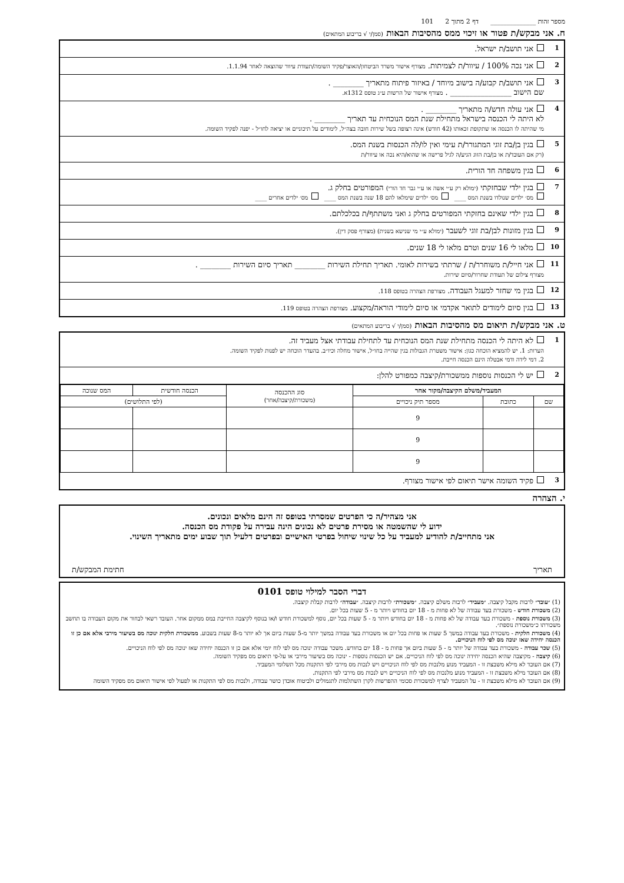מספר זהות ______________ דף 2 מתוך 2 101
ח. אני מבקש/ת פטור או זיכוי ממס מהסיבות הבאות (סמן/י √ בריבוע המתאים)
1
אני תושב/ת ישראל.
2
אני נכה 100% / עיוור/ת לצמיתות. מצורף אישור משרד הביטחון/האוצר/פקיד השומה/תעודת עיוור שהוצאה לאחר 1.1.94.
3
אני תושב/ת קבוע/ה בישוב מיוחד / באיזור פיתוח מתאריך ________ .
שם הישוב ________________ . מצורף אישור של הרשות ע״ג טופס 1312א.
4
אני עולה חדש/ה מתאריך ________ .
לא היתה לי הכנסה בישראל מתחילת שנת המס הנוכחית עד תאריך ________ .
מי שהיתה לו הכנסה או שתקופת זכאותו (42 חודש) אינה רצופה בשל שירות חובה בצה״ל, לימודים על תיכוניים או יציאה לחו״ל - יפנה לפקיד השומה.
5
בגין בן/בת זוגי המתגורר/ת עימי ואין לו/לה הכנסות בשנת המס.
(רק אם העובד/ת או בן/בת הזוג הגיע/ה לגיל פרישה או שהוא/היא נכה או עיוור/ת
6
בגין משפחה חד הורית.
7
בגין ילדי שבחזקתי (ימולא רק ע״י אשה או ע״י גבר חד הורי) המפורטים בחלק ג.
מס׳ ילדים שנולדו בשנת המס ____ מס׳ ילדים שימלאו להם 18 שנה בשנת המס ____ מס׳ ילדים אחרים ____
8
בגין ילדי שאינם בחזקתי המפורטים בחלק ג ואני משתתף/ת בכלכלתם.
9
בגין מזונות לבן/בת זוגי לשעבר (ימולא ע״י מי שנישא בשנית) (מצורף פסק דין).
10
מלאו לי 16 שנים וטרם מלאו לי 18 שנים.
11
אני חייל/ת משוחרר/ת / שרתתי בשירות לאומי. תאריך תחילת השירות ________ תאריך סיום השירות ________ .
מצורף צילום של תעודת שחרור/סיום שירות.
12
בגין מי שחזר למעגל העבודה. מצורפת הצהרה בטופס 118.
13
בגין סיום לימודים לתואר אקדמי או סיום לימודי הוראה/מקצוע. מצורפת הצהרה בטופס 119.
ט. אני מבקש/ת תיאום מס מהסיבות הבאות (סמן/י √ בריבוע המתאים)
1
לא היתה לי הכנסה מתחילת שנת המס הנוכחית עד לתחילת עבודתי אצל מעביד זה.
הערות: 1. יש להמציא הוכחה כגון: אישור משטרת הגבולות בגין שהייה בחו״ל, אישור מחלה וכיו״ב. בהעדר הוכחה יש לפנות לפקיד השומה.
2. דמי לידה ודמי אבטלה הינם הכנסה חייבת.
2
יש לי הכנסות נוספות ממשכורת/קיצבה כמפורט להלן:
| המעביד/משלם הקיצבה/מקור אחר | | | סוג ההכנסה (משכורת/קיצבה/אחר) | הכנסה חודשית | המס שנוכה |
| --- | --- | --- | --- | --- | --- |
| שם | כתובת | מספר תיק ניכויים | | (לפי התלושים) | |
| | | 9 | | | |
| | | 9 | | | |
| | | 9 | | | |
3
פקיד השומה אישר תיאום לפי אישור מצורף.
י. הצהרה
אני מצהיר/ה כי הפרטים שמסרתי בטופס זה הינם מלאים ונכונים.
ידוע לי שהשמטה או מסירת פרטים לא נכונים הינה עבירה על פקודת מס הכנסה.
אני מתחייב/ת להודיע למעביד על כל שינוי שיחול בפרטי האישיים ובפרטים דלעיל תוך שבוע ימים מתאריך השינוי.
תאריך חתימת המבקש/ת
דברי הסבר למילוי טופס 0101
(1) ״עובד״ לרבות מקבל קיצבה. ״מעביד״ לרבות משלם קיצבה. ״משכורת״ לרבות קיצבה. ״עבודה״ לרבות קבלת קיצבה.
(2) משכורת חודש - משכורת בעד עבודה של לא פחות מ - 18 יום בחודש ויותר מ - 5 שעות בכל יום.
(3) משכורת נוספת - משכורת בעד עבודה של לא פחות מ - 18 יום בחודש ויותר מ - 5 שעות בכל יום, נוסף למשכורת חודש ו/או בנוסף לקיצבה החייבת במס ממקום אחר. העובד רשאי לבחור את מקום העבודה בו תחשב משכורתו כ״משכורת נוספת״.
(4) משכורת חלקית - משכורת בעד עבודה במשך 5 שעות או פחות בכל יום או משכורת בעד עבודה במשך יותר מ-5 שעות ביום אך לא יותר מ-8 שעות בשבוע. ממשכורת חלקית ינוכה מס בשיעור מירבי אלא אם כן זו הכנסה יחידה שאז ינוכה מס לפי לוח הניכויים.
(5) שכר עבודה - משכורת בעד עבודה של יותר מ - 5 שעות ביום אך פחות מ - 18 יום בחודש. משכר עבודה ינוכה מס לפי לוח יומי אלא אם כן זו הכנסה יחידה שאז ינוכה מס לפי לוח הניכויים.
(6) קיצבה - מקיצבה שהיא הכנסה יחידה ינוכה מס לפי לוח הניכויים. אם יש הכנסות נוספות - ינוכה מס בשיעור מירבי או על-פי תיאום מס מפקיד השומה.
(7) אם העובד לא מילא משבצת זו - המעביד מנוע מלנכות מס לפי לוח הניכויים ויש לנכות מס מירבי לפי התקנות מכל תשלומי המעביד.
(8) אם העובד מילא משבצת זו - המעביד מנוע מלנכות מס לפי לוח הניכויים ויש לנכות מס מירבי לפי התקנות.
(9) אם העובד לא מילא משבצת זו - על המעביד לצרף למשכורת סכומי ההפרשות לקרן השתלמות לתגמולים ולביטוח אובדן כושר עבודה, ולנכות מס לפי התקנות או לפעול לפי אישור תיאום מס מפקיד השומה